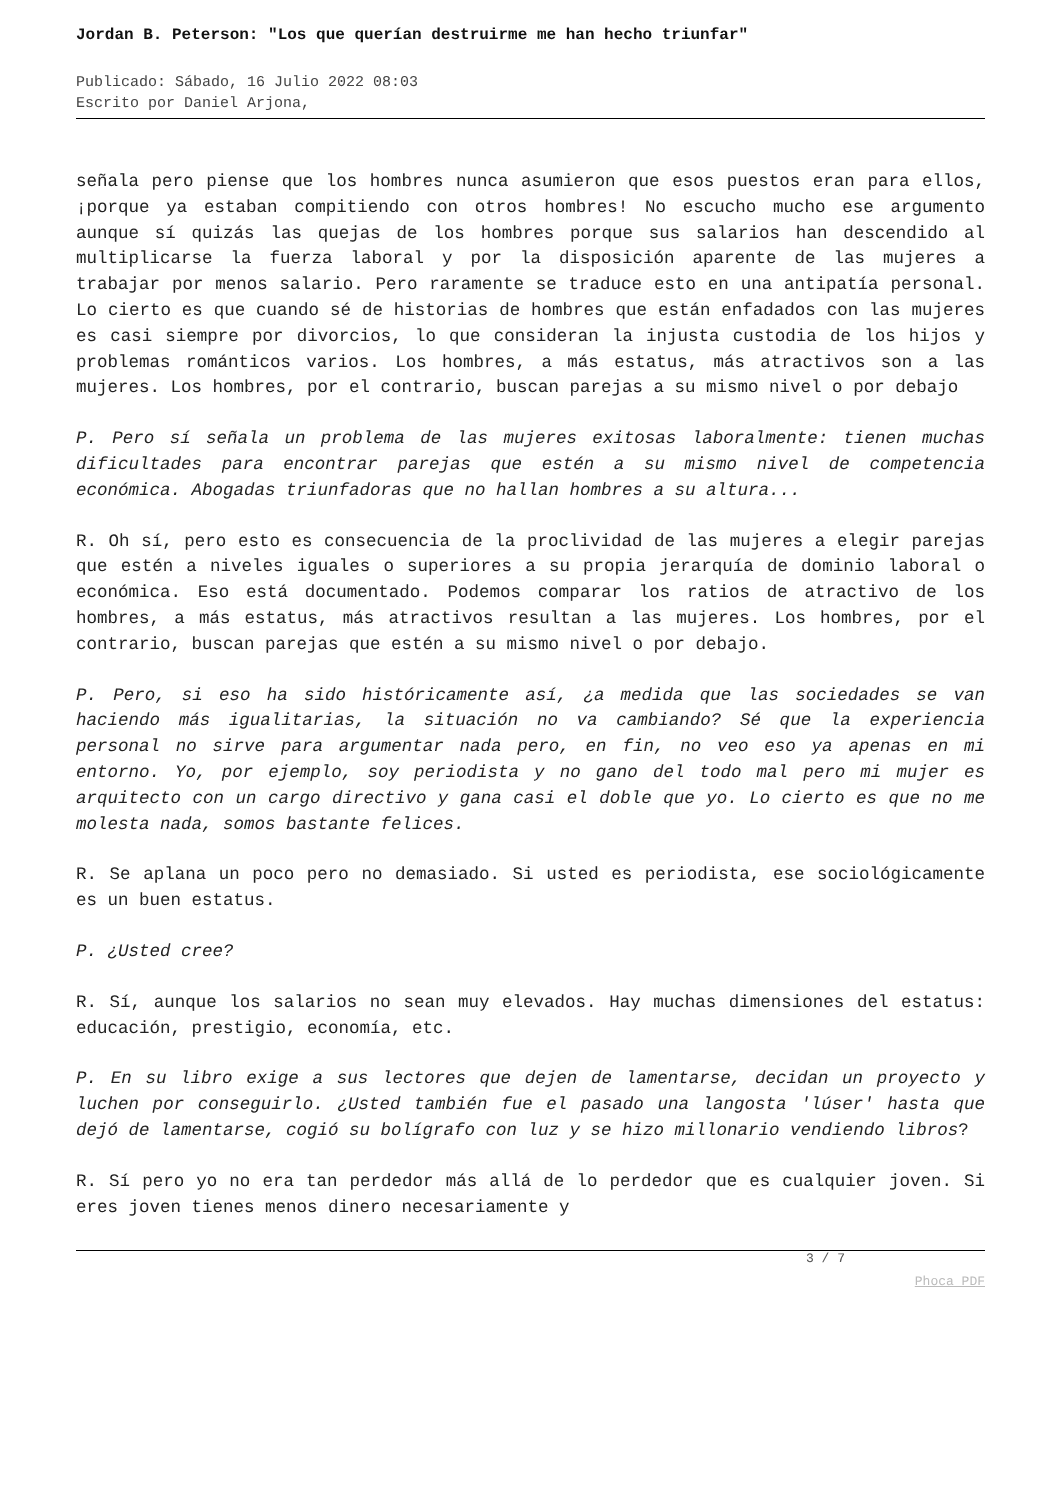Jordan B. Peterson: "Los que querían destruirme me han hecho triunfar"
Publicado: Sábado, 16 Julio 2022 08:03
Escrito por Daniel Arjona,
señala pero piense que los hombres nunca asumieron que esos puestos eran para ellos, ¡porque ya estaban compitiendo con otros hombres! No escucho mucho ese argumento aunque sí quizás las quejas de los hombres porque sus salarios han descendido al multiplicarse la fuerza laboral y por la disposición aparente de las mujeres a trabajar por menos salario. Pero raramente se traduce esto en una antipatía personal. Lo cierto es que cuando sé de historias de hombres que están enfadados con las mujeres es casi siempre por divorcios, lo que consideran la injusta custodia de los hijos y problemas románticos varios. Los hombres, a más estatus, más atractivos son a las mujeres. Los hombres, por el contrario, buscan parejas a su mismo nivel o por debajo
P. Pero sí señala un problema de las mujeres exitosas laboralmente: tienen muchas dificultades para encontrar parejas que estén a su mismo nivel de competencia económica. Abogadas triunfadoras que no hallan hombres a su altura...
R. Oh sí, pero esto es consecuencia de la proclividad de las mujeres a elegir parejas que estén a niveles iguales o superiores a su propia jerarquía de dominio laboral o económica. Eso está documentado. Podemos comparar los ratios de atractivo de los hombres, a más estatus, más atractivos resultan a las mujeres. Los hombres, por el contrario, buscan parejas que estén a su mismo nivel o por debajo.
P. Pero, si eso ha sido históricamente así, ¿a medida que las sociedades se van haciendo más igualitarias, la situación no va cambiando? Sé que la experiencia personal no sirve para argumentar nada pero, en fin, no veo eso ya apenas en mi entorno. Yo, por ejemplo, soy periodista y no gano del todo mal pero mi mujer es arquitecto con un cargo directivo y gana casi el doble que yo. Lo cierto es que no me molesta nada, somos bastante felices.
R. Se aplana un poco pero no demasiado. Si usted es periodista, ese sociológicamente es un buen estatus.
P. ¿Usted cree?
R. Sí, aunque los salarios no sean muy elevados. Hay muchas dimensiones del estatus: educación, prestigio, economía, etc.
P. En su libro exige a sus lectores que dejen de lamentarse, decidan un proyecto y luchen por conseguirlo. ¿Usted también fue el pasado una langosta 'lúser' hasta que dejó de lamentarse, cogió su bolígrafo con luz y se hizo millonario vendiendo libros?
R. Sí pero yo no era tan perdedor más allá de lo perdedor que es cualquier joven. Si eres joven tienes menos dinero necesariamente y
3 / 7
Phoca PDF